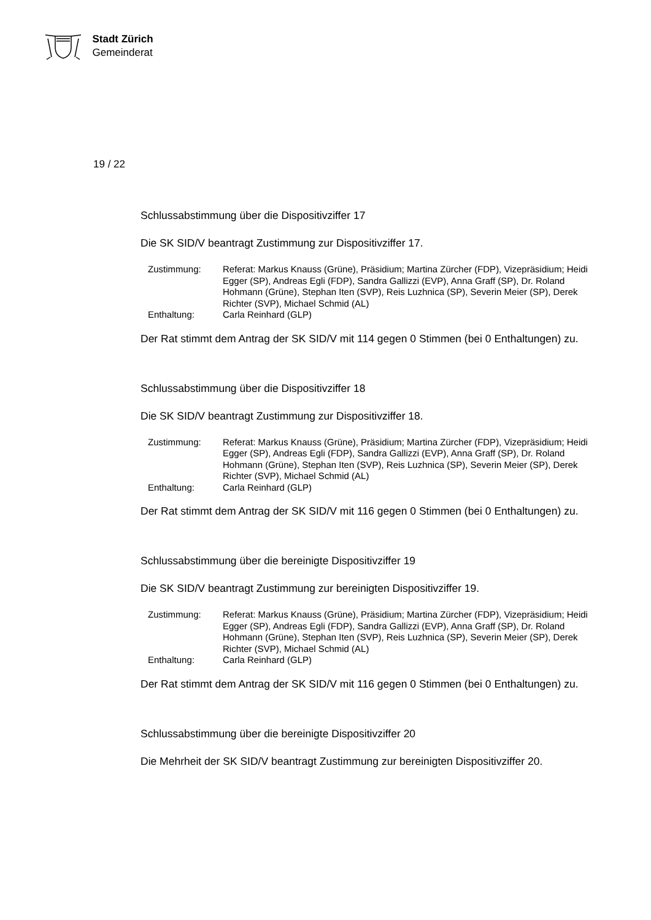Stadt Zürich
Gemeinderat
19 / 22
Schlussabstimmung über die Dispositivziffer 17
Die SK SID/V beantragt Zustimmung zur Dispositivziffer 17.
| Zustimmung: | Referat: Markus Knauss (Grüne), Präsidium; Martina Zürcher (FDP), Vizepräsidium; Heidi Egger (SP), Andreas Egli (FDP), Sandra Gallizzi (EVP), Anna Graff (SP), Dr. Roland Hohmann (Grüne), Stephan Iten (SVP), Reis Luzhnica (SP), Severin Meier (SP), Derek Richter (SVP), Michael Schmid (AL) |
| Enthaltung: | Carla Reinhard (GLP) |
Der Rat stimmt dem Antrag der SK SID/V mit 114 gegen 0 Stimmen (bei 0 Enthaltungen) zu.
Schlussabstimmung über die Dispositivziffer 18
Die SK SID/V beantragt Zustimmung zur Dispositivziffer 18.
| Zustimmung: | Referat: Markus Knauss (Grüne), Präsidium; Martina Zürcher (FDP), Vizepräsidium; Heidi Egger (SP), Andreas Egli (FDP), Sandra Gallizzi (EVP), Anna Graff (SP), Dr. Roland Hohmann (Grüne), Stephan Iten (SVP), Reis Luzhnica (SP), Severin Meier (SP), Derek Richter (SVP), Michael Schmid (AL) |
| Enthaltung: | Carla Reinhard (GLP) |
Der Rat stimmt dem Antrag der SK SID/V mit 116 gegen 0 Stimmen (bei 0 Enthaltungen) zu.
Schlussabstimmung über die bereinigte Dispositivziffer 19
Die SK SID/V beantragt Zustimmung zur bereinigten Dispositivziffer 19.
| Zustimmung: | Referat: Markus Knauss (Grüne), Präsidium; Martina Zürcher (FDP), Vizepräsidium; Heidi Egger (SP), Andreas Egli (FDP), Sandra Gallizzi (EVP), Anna Graff (SP), Dr. Roland Hohmann (Grüne), Stephan Iten (SVP), Reis Luzhnica (SP), Severin Meier (SP), Derek Richter (SVP), Michael Schmid (AL) |
| Enthaltung: | Carla Reinhard (GLP) |
Der Rat stimmt dem Antrag der SK SID/V mit 116 gegen 0 Stimmen (bei 0 Enthaltungen) zu.
Schlussabstimmung über die bereinigte Dispositivziffer 20
Die Mehrheit der SK SID/V beantragt Zustimmung zur bereinigten Dispositivziffer 20.